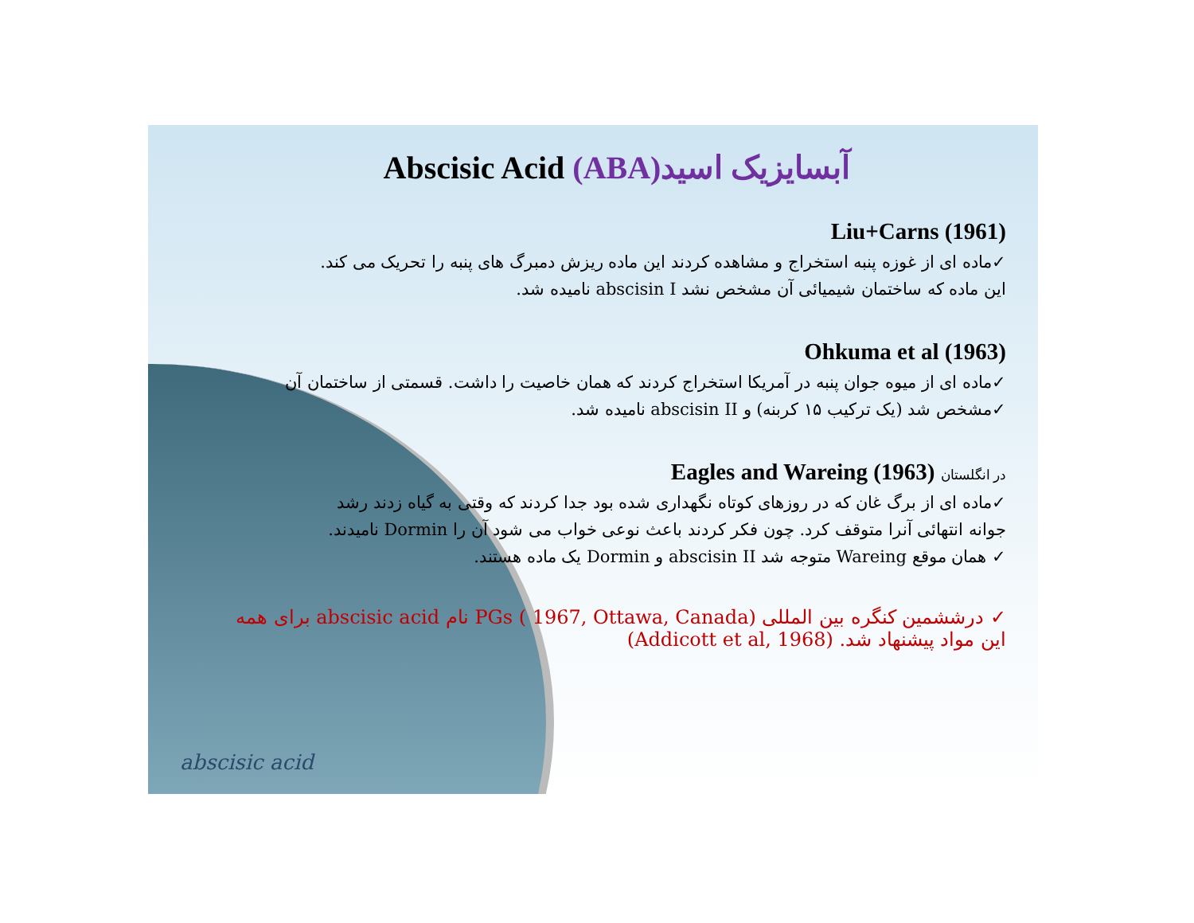Abscisic Acid (ABA)آبسایزیک اسید
Liu+Carns (1961)
✓ماده ای از غوزه پنبه استخراج و مشاهده کردند این ماده ریزش دمبرگ های پنبه را تحریک می کند.
این ماده که ساختمان شیمیائی آن مشخص نشد abscisin I نامیده شد.
Ohkuma et al (1963)
✓ماده ای از میوه جوان پنبه در آمریکا استخراج کردند که همان خاصیت را داشت. قسمتی از ساختمان آن
✓مشخص شد (یک ترکیب ۱۵ کربنه) و abscisin II نامیده شد.
Eagles and Wareing (1963) در انگلستان
✓ماده ای از برگ غان که در روزهای کوتاه نگهداری شده بود جدا کردند که وقتی به گیاه زدند رشد
جوانه انتهائی آنرا متوقف کرد. چون فکر کردند باعث نوعی خواب می شود آن را Dormin نامیدند.
✓ همان موقع Wareing متوجه شد abscisin II و Dormin یک ماده هستند.
✓ درششمین کنگره بین المللی PGs ( 1967, Ottawa, Canada) نام abscisic acid برای همه این مواد پیشنهاد شد. (Addicott et al, 1968)
abscisic acid